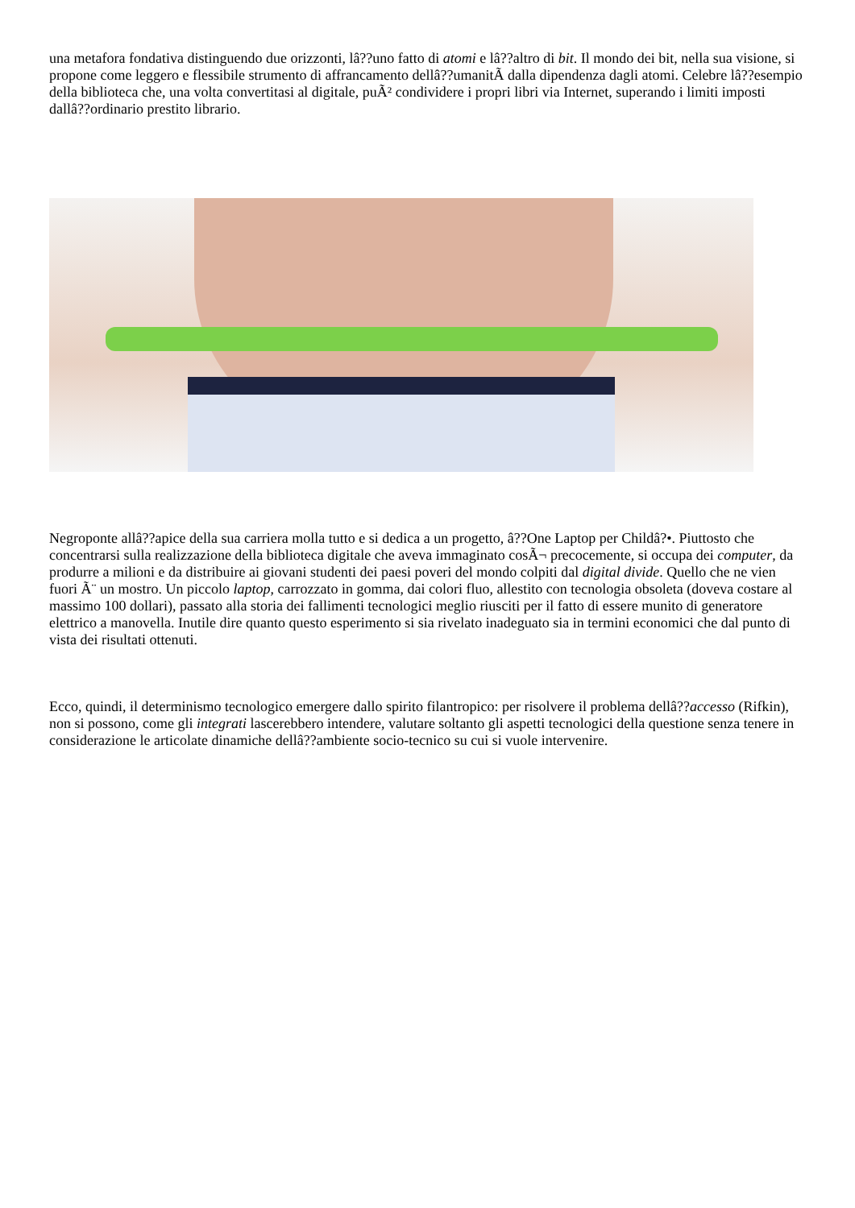una metafora fondativa distinguendo due orizzonti, lâ??uno fatto di atomi e lâ??altro di bit. Il mondo dei bit, nella sua visione, si propone come leggero e flessibile strumento di affrancamento dellâ??umanitÃ dalla dipendenza dagli atomi. Celebre lâ??esempio della biblioteca che, una volta convertitasi al digitale, puÃ² condividere i propri libri via Internet, superando i limiti imposti dallâ??ordinario prestito librario.
Negroponte allâ??apice della sua carriera molla tutto e si dedica a un progetto, â??One Laptop per Childâ?•. Piuttosto che concentrarsi sulla realizzazione della biblioteca digitale che aveva immaginato cosÃ¬ precocemente, si occupa dei computer, da produrre a milioni e da distribuire ai giovani studenti dei paesi poveri del mondo colpiti dal digital divide. Quello che ne vien fuori Ã¨ un mostro. Un piccolo laptop, carrozzato in gomma, dai colori fluo, allestito con tecnologia obsoleta (doveva costare al massimo 100 dollari), passato alla storia dei fallimenti tecnologici meglio riusciti per il fatto di essere munito di generatore elettrico a manovella. Inutile dire quanto questo esperimento si sia rivelato inadeguato sia in termini economici che dal punto di vista dei risultati ottenuti.
Ecco, quindi, il determinismo tecnologico emergere dallo spirito filantropico: per risolvere il problema dellâ??accesso (Rifkin), non si possono, come gli integrati lascerebbero intendere, valutare soltanto gli aspetti tecnologici della questione senza tenere in considerazione le articolate dinamiche dellâ??ambiente socio-tecnico su cui si vuole intervenire.